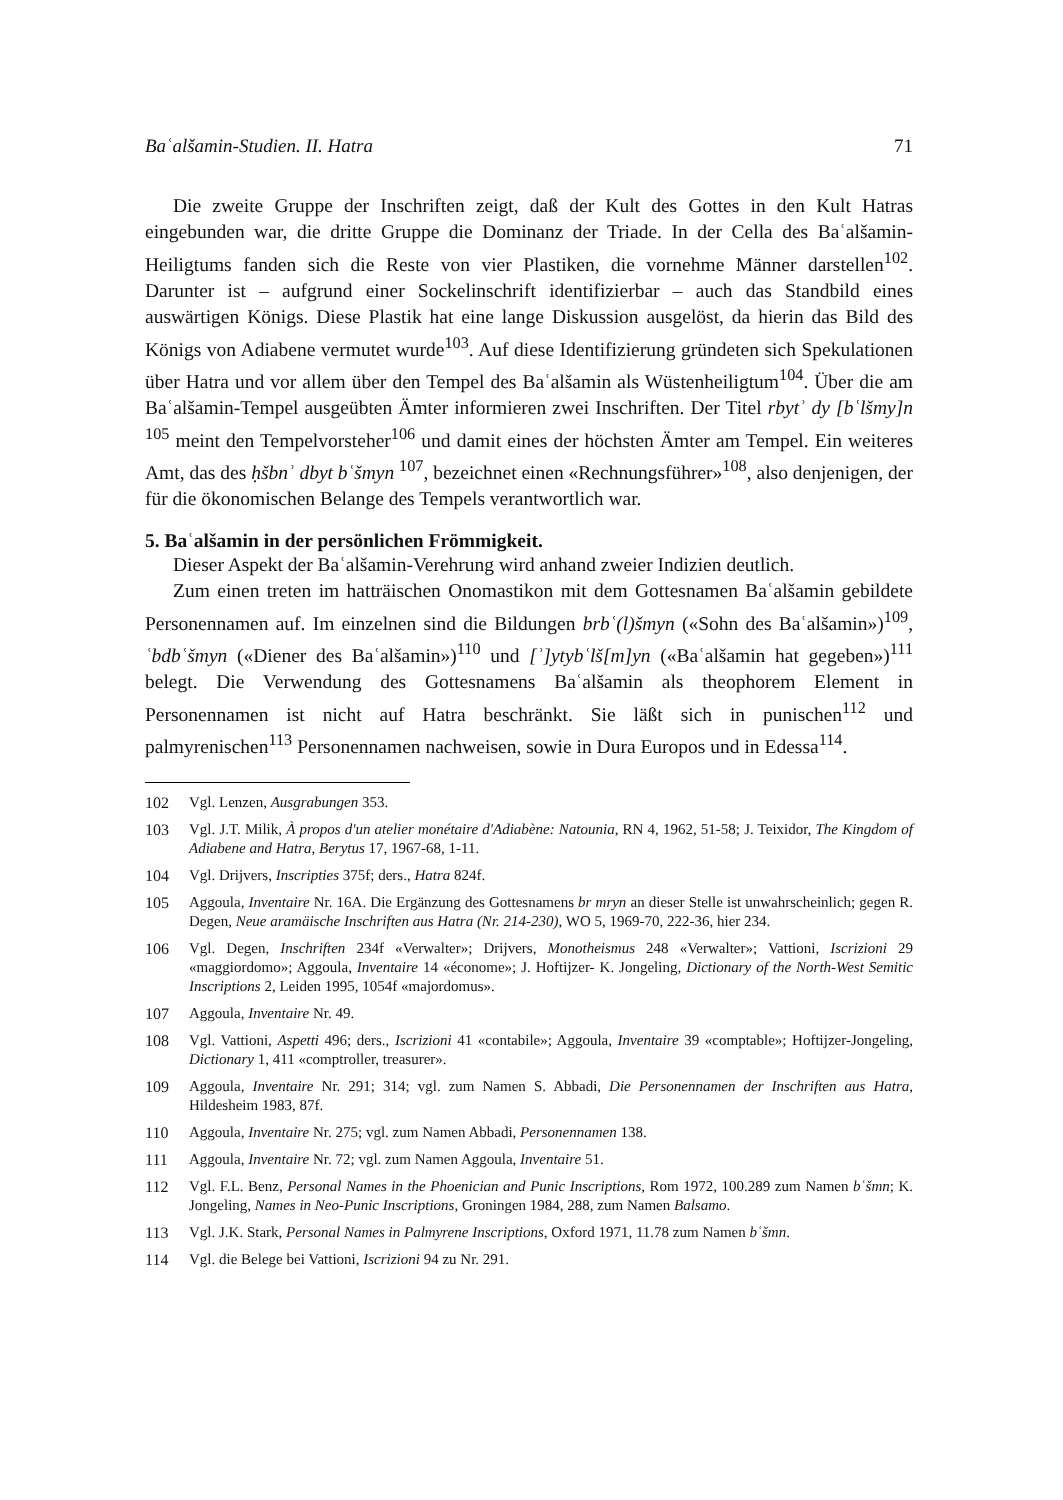Baʿalšamin-Studien. II. Hatra 71
Die zweite Gruppe der Inschriften zeigt, daß der Kult des Gottes in den Kult Hatras eingebunden war, die dritte Gruppe die Dominanz der Triade. In der Cella des Baʿalšamin-Heiligtums fanden sich die Reste von vier Plastiken, die vornehme Männer darstellen<sup>102</sup>. Darunter ist – aufgrund einer Sockelinschrift identifizierbar – auch das Standbild eines auswärtigen Königs. Diese Plastik hat eine lange Diskussion ausgelöst, da hierin das Bild des Königs von Adiabene vermutet wurde<sup>103</sup>. Auf diese Identifizierung gründeten sich Spekulationen über Hatra und vor allem über den Tempel des Baʿalšamin als Wüstenheiligtum<sup>104</sup>. Über die am Baʿalšamin-Tempel ausgeübten Ämter informieren zwei Inschriften. Der Titel rbytʾ dy [bʿlšmy]n <sup>105</sup> meint den Tempelvorsteher<sup>106</sup> und damit eines der höchsten Ämter am Tempel. Ein weiteres Amt, das des ḥšbnʾ dbyt bʿšmyn <sup>107</sup>, bezeichnet einen «Rechnungsführer»<sup>108</sup>, also denjenigen, der für die ökonomischen Belange des Tempels verantwortlich war.
5. Baʿalšamin in der persönlichen Frömmigkeit.
Dieser Aspekt der Baʿalšamin-Verehrung wird anhand zweier Indizien deutlich.
Zum einen treten im hatträischen Onomastikon mit dem Gottesnamen Baʿalšamin gebildete Personennamen auf. Im einzelnen sind die Bildungen brbʿ(l)šmyn («Sohn des Baʿalšamin»)<sup>109</sup>, ʿbdbʿšmyn («Diener des Baʿalšamin»)<sup>110</sup> und [ʾ]ytybʿlš[m]yn («Baʿalšamin hat gegeben»)<sup>111</sup> belegt. Die Verwendung des Gottesnamens Baʿalšamin als theophorem Element in Personennamen ist nicht auf Hatra beschränkt. Sie läßt sich in punischen<sup>112</sup> und palmyrenischen<sup>113</sup> Personennamen nachweisen, sowie in Dura Europos und in Edessa<sup>114</sup>.
102 Vgl. Lenzen, Ausgrabungen 353.
103 Vgl. J.T. Milik, À propos d'un atelier monétaire d'Adiabène: Natounia, RN 4, 1962, 51-58; J. Teixidor, The Kingdom of Adiabene and Hatra, Berytus 17, 1967-68, 1-11.
104 Vgl. Drijvers, Inscripties 375f; ders., Hatra 824f.
105 Aggoula, Inventaire Nr. 16A. Die Ergänzung des Gottesnamens br mryn an dieser Stelle ist unwahrscheinlich; gegen R. Degen, Neue aramäische Inschriften aus Hatra (Nr. 214-230), WO 5, 1969-70, 222-36, hier 234.
106 Vgl. Degen, Inschriften 234f «Verwalter»; Drijvers, Monotheismus 248 «Verwalter»; Vattioni, Iscrizioni 29 «maggiordomo»; Aggoula, Inventaire 14 «économe»; J. Hoftijzer- K. Jongeling, Dictionary of the North-West Semitic Inscriptions 2, Leiden 1995, 1054f «majordomus».
107 Aggoula, Inventaire Nr. 49.
108 Vgl. Vattioni, Aspetti 496; ders., Iscrizioni 41 «contabile»; Aggoula, Inventaire 39 «comptable»; Hoftijzer-Jongeling, Dictionary 1, 411 «comptroller, treasurer».
109 Aggoula, Inventaire Nr. 291; 314; vgl. zum Namen S. Abbadi, Die Personennamen der Inschriften aus Hatra, Hildesheim 1983, 87f.
110 Aggoula, Inventaire Nr. 275; vgl. zum Namen Abbadi, Personennamen 138.
111 Aggoula, Inventaire Nr. 72; vgl. zum Namen Aggoula, Inventaire 51.
112 Vgl. F.L. Benz, Personal Names in the Phoenician and Punic Inscriptions, Rom 1972, 100.289 zum Namen bʿšmn; K. Jongeling, Names in Neo-Punic Inscriptions, Groningen 1984, 288, zum Namen Balsamo.
113 Vgl. J.K. Stark, Personal Names in Palmyrene Inscriptions, Oxford 1971, 11.78 zum Namen bʿšmn.
114 Vgl. die Belege bei Vattioni, Iscrizioni 94 zu Nr. 291.